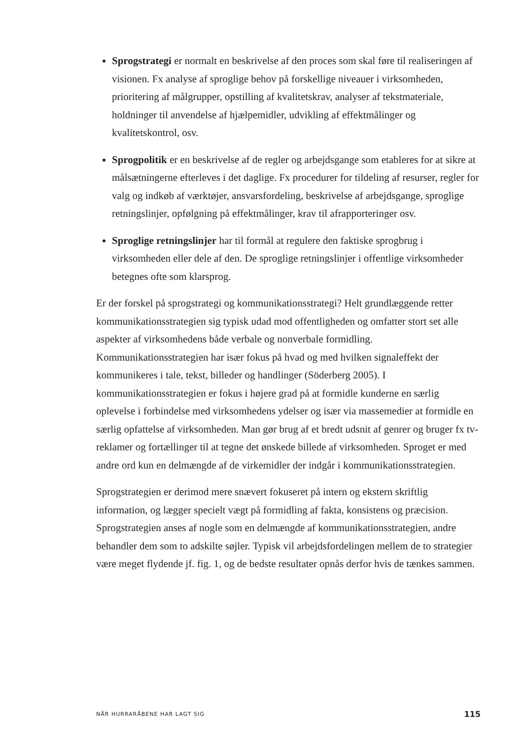Sprogstrategi er normalt en beskrivelse af den proces som skal føre til realiseringen af visionen. Fx analyse af sproglige behov på forskellige niveauer i virksomheden, prioritering af målgrupper, opstilling af kvalitetskrav, analyser af tekstmateriale, holdninger til anvendelse af hjælpemidler, udvikling af effektmålinger og kvalitetskontrol, osv.
Sprogpolitik er en beskrivelse af de regler og arbejdsgange som etableres for at sikre at målsætningerne efterleves i det daglige. Fx procedurer for tildeling af resurser, regler for valg og indkøb af værktøjer, ansvarsfordeling, beskrivelse af arbejdsgange, sproglige retningslinjer, opfølgning på effektmålinger, krav til afrapporteringer osv.
Sproglige retningslinjer har til formål at regulere den faktiske sprogbrug i virksomheden eller dele af den. De sproglige retningslinjer i offentlige virksomheder betegnes ofte som klarsprog.
Er der forskel på sprogstrategi og kommunikationsstrategi? Helt grundlæggende retter kommunikationsstrategien sig typisk udad mod offentligheden og omfatter stort set alle aspekter af virksomhedens både verbale og nonverbale formidling. Kommunikationsstrategien har især fokus på hvad og med hvilken signaleffekt der kommunikeres i tale, tekst, billeder og handlinger (Söderberg 2005). I kommunikationsstrategien er fokus i højere grad på at formidle kunderne en særlig oplevelse i forbindelse med virksomhedens ydelser og især via massemedier at formidle en særlig opfattelse af virksomheden. Man gør brug af et bredt udsnit af genrer og bruger fx tv-reklamer og fortællinger til at tegne det ønskede billede af virksomheden. Sproget er med andre ord kun en delmængde af de virkemidler der indgår i kommunikationsstrategien.
Sprogstrategien er derimod mere snævert fokuseret på intern og ekstern skriftlig information, og lægger specielt vægt på formidling af fakta, konsistens og præcision. Sprogstrategien anses af nogle som en delmængde af kommunikationsstrategien, andre behandler dem som to adskilte søjler. Typisk vil arbejdsfordelingen mellem de to strategier være meget flydende jf. fig. 1, og de bedste resultater opnås derfor hvis de tænkes sammen.
NÅR HURRARÅBENE HAR LAGT SIG 115